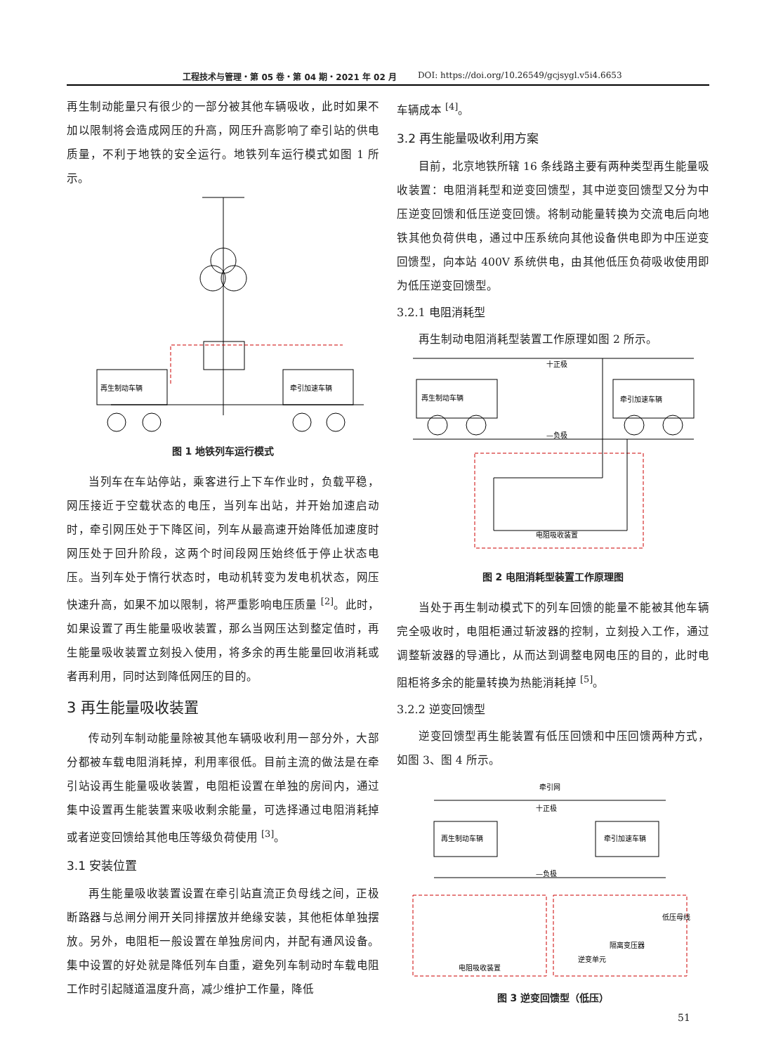工程技术与管理・第 05 卷・第 04 期・2021 年 02 月 DOI: https://doi.org/10.26549/gcjsygl.v5i4.6653
再生制动能量只有很少的一部分被其他车辆吸收，此时如果不加以限制将会造成网压的升高，网压升高影响了牵引站的供电质量，不利于地铁的安全运行。地铁列车运行模式如图 1 所示。
再生制动车辆
牵引加速车辆
图 1 地铁列车运行模式
当列车在车站停站，乘客进行上下车作业时，负载平稳，网压接近于空载状态的电压，当列车出站，并开始加速启动时，牵引网压处于下降区间，列车从最高速开始降低加速度时网压处于回升阶段，这两个时间段网压始终低于停止状态电压。当列车处于惰行状态时，电动机转变为发电机状态，网压快速升高，如果不加以限制，将严重影响电压质量 <sup>[2]</sup>。此时，如果设置了再生能量吸收装置，那么当网压达到整定值时，再生能量吸收装置立刻投入使用，将多余的再生能量回收消耗或者再利用，同时达到降低网压的目的。
3 再生能量吸收装置
传动列车制动能量除被其他车辆吸收利用一部分外，大部分都被车载电阻消耗掉，利用率很低。目前主流的做法是在牵引站设再生能量吸收装置，电阻柜设置在单独的房间内，通过集中设置再生能装置来吸收剩余能量，可选择通过电阻消耗掉或者逆变回馈给其他电压等级负荷使用 <sup>[3]</sup>。
3.1 安装位置
再生能量吸收装置设置在牵引站直流正负母线之间，正极断路器与总闸分闸开关同排摆放并绝缘安装，其他柜体单独摆放。另外，电阻柜一般设置在单独房间内，并配有通风设备。集中设置的好处就是降低列车自重，避免列车制动时车载电阻工作时引起隧道温度升高，减少维护工作量，降低
车辆成本 <sup>[4]</sup>。
3.2 再生能量吸收利用方案
目前，北京地铁所辖 16 条线路主要有两种类型再生能量吸收装置：电阻消耗型和逆变回馈型，其中逆变回馈型又分为中压逆变回馈和低压逆变回馈。将制动能量转换为交流电后向地铁其他负荷供电，通过中压系统向其他设备供电即为中压逆变回馈型，向本站 400V 系统供电，由其他低压负荷吸收使用即为低压逆变回馈型。
3.2.1 电阻消耗型
再生制动电阻消耗型装置工作原理如图 2 所示。
十正极
—负极
再生制动车辆
牵引加速车辆
电阻吸收装置
图 2 电阻消耗型装置工作原理图
当处于再生制动模式下的列车回馈的能量不能被其他车辆完全吸收时，电阻柜通过斩波器的控制，立刻投入工作，通过调整斩波器的导通比，从而达到调整电网电压的目的，此时电阻柜将多余的能量转换为热能消耗掉 <sup>[5]</sup>。
3.2.2 逆变回馈型
逆变回馈型再生能装置有低压回馈和中压回馈两种方式，如图 3、图 4 所示。
牵引网
十正极
—负极
再生制动车辆
牵引加速车辆
电阻吸收装置
逆变单元
隔离变压器
低压母线
图 3 逆变回馈型（低压）
51